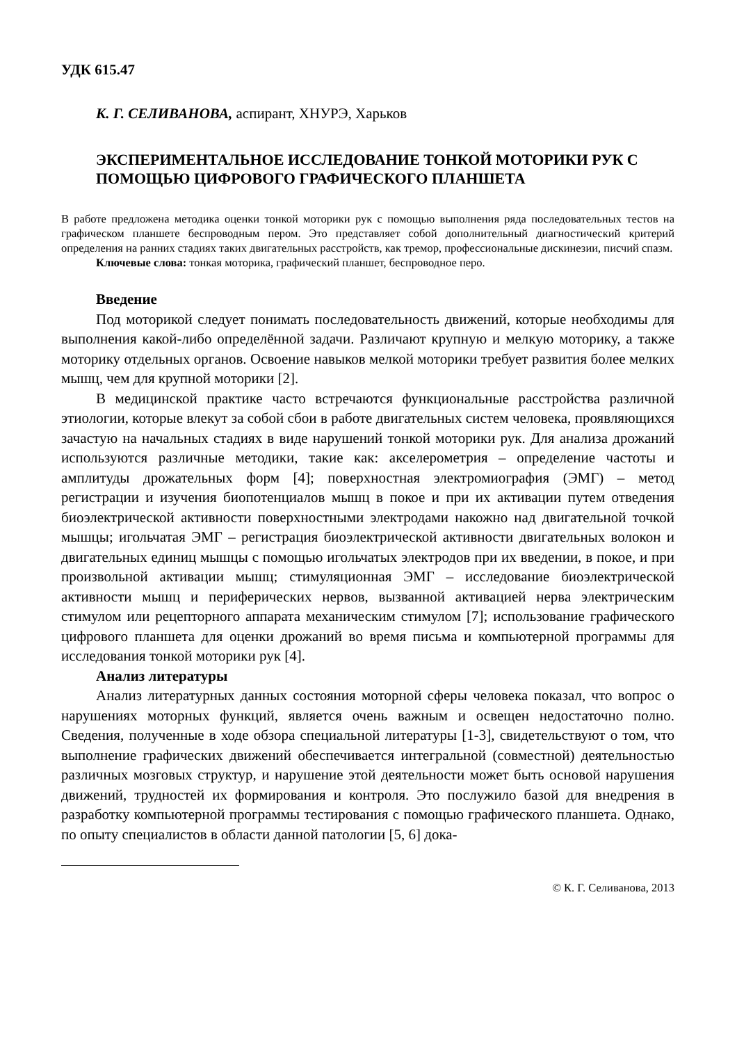УДК 615.47
К. Г. СЕЛИВАНОВА, аспирант, ХНУРЭ, Харьков
ЭКСПЕРИМЕНТАЛЬНОЕ ИССЛЕДОВАНИЕ ТОНКОЙ МОТОРИКИ РУК С ПОМОЩЬЮ ЦИФРОВОГО ГРАФИЧЕСКОГО ПЛАНШЕТА
В работе предложена методика оценки тонкой моторики рук с помощью выполнения ряда последовательных тестов на графическом планшете беспроводным пером. Это представляет собой дополнительный диагностический критерий определения на ранних стадиях таких двигательных расстройств, как тремор, профессиональные дискинезии, писчий спазм.
Ключевые слова: тонкая моторика, графический планшет, беспроводное перо.
Введение
Под моторикой следует понимать последовательность движений, которые необходимы для выполнения какой-либо определённой задачи. Различают крупную и мелкую моторику, а также моторику отдельных органов. Освоение навыков мелкой моторики требует развития более мелких мышц, чем для крупной моторики [2].
В медицинской практике часто встречаются функциональные расстройства различной этиологии, которые влекут за собой сбои в работе двигательных систем человека, проявляющихся зачастую на начальных стадиях в виде нарушений тонкой моторики рук. Для анализа дрожаний используются различные методики, такие как: акселерометрия – определение частоты и амплитуды дрожательных форм [4]; поверхностная электромиография (ЭМГ) – метод регистрации и изучения биопотенциалов мышц в покое и при их активации путем отведения биоэлектрической активности поверхностными электродами накожно над двигательной точкой мышцы; игольчатая ЭМГ – регистрация биоэлектрической активности двигательных волокон и двигательных единиц мышцы с помощью игольчатых электродов при их введении, в покое, и при произвольной активации мышц; стимуляционная ЭМГ – исследование биоэлектрической активности мышц и периферических нервов, вызванной активацией нерва электрическим стимулом или рецепторного аппарата механическим стимулом [7]; использование графического цифрового планшета для оценки дрожаний во время письма и компьютерной программы для исследования тонкой моторики рук [4].
Анализ литературы
Анализ литературных данных состояния моторной сферы человека показал, что вопрос о нарушениях моторных функций, является очень важным и освещен недостаточно полно. Сведения, полученные в ходе обзора специальной литературы [1-3], свидетельствуют о том, что выполнение графических движений обеспечивается интегральной (совместной) деятельностью различных мозговых структур, и нарушение этой деятельности может быть основой нарушения движений, трудностей их формирования и контроля. Это послужило базой для внедрения в разработку компьютерной программы тестирования с помощью графического планшета. Однако, по опыту специалистов в области данной патологии [5, 6] дока-
© К. Г. Селиванова, 2013